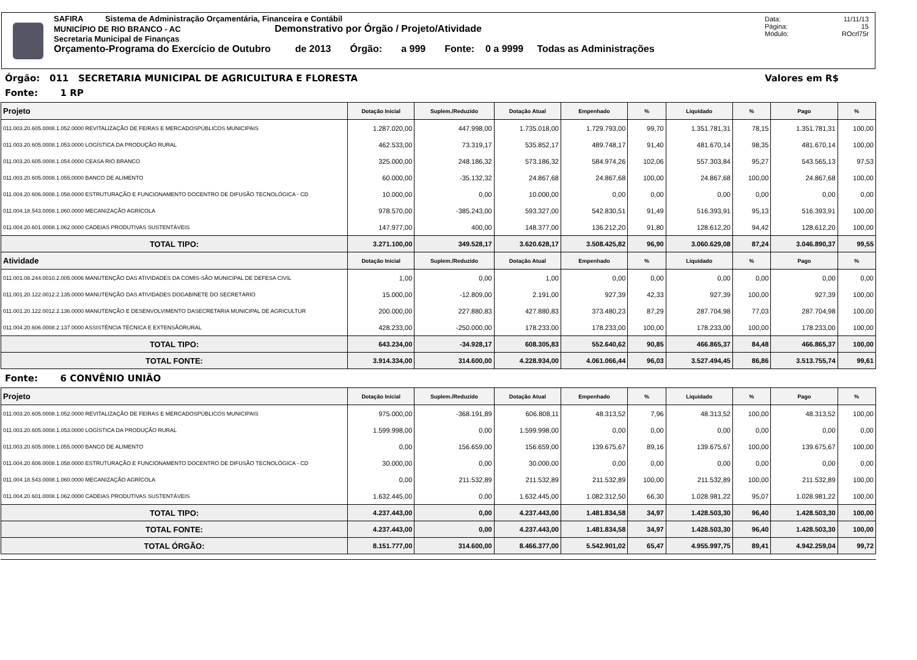SAFIRA Sistema de Administração Orçamentária, Financeira e Contábil
MUNICÍPIO DE RIO BRANCO - AC Demonstrativo por Órgão / Projeto/Atividade
Secretaria Municipal de Finanças
Orçamento-Programa do Exercício de Outubro de 2013 Órgão: a 999 Fonte: 0 a 9999 Todas as Administrações
Data: 11/11/13
Página: 15
Módulo: ROcrl75r
Órgão: 011 SECRETARIA MUNICIPAL DE AGRICULTURA E FLORESTA Valores em R$
Fonte: 1 RP
| Projeto | Dotação Inicial | Suplem./Reduzido | Dotação Atual | Empenhado | % | Liquidado | % | Pago | % |
| --- | --- | --- | --- | --- | --- | --- | --- | --- | --- |
| 011.003.20.605.0008.1.052.0000 REVITALIZAÇÃO DE FEIRAS E MERCADOSPÚBLICOS MUNICIPAIS | 1.287.020,00 | 447.998,00 | 1.735.018,00 | 1.729.793,00 | 99,70 | 1.351.781,31 | 78,15 | 1.351.781,31 | 100,00 |
| 011.003.20.605.0008.1.053.0000 LOGÍSTICA DA PRODUÇÃO RURAL | 462.533,00 | 73.319,17 | 535.852,17 | 489.748,17 | 91,40 | 481.670,14 | 98,35 | 481.670,14 | 100,00 |
| 011.003.20.605.0008.1.054.0000 CEASA RIO BRANCO | 325.000,00 | 248.186,32 | 573.186,32 | 584.974,26 | 102,06 | 557.303,84 | 95,27 | 543.565,13 | 97,53 |
| 011.003.20.605.0008.1.055.0000 BANCO DE ALIMENTO | 60.000,00 | -35.132,32 | 24.867,68 | 24.867,68 | 100,00 | 24.867,68 | 100,00 | 24.867,68 | 100,00 |
| 011.004.20.606.0008.1.058.0000 ESTRUTURAÇÃO E FUNCIONAMENTO DOCENTRO DE DIFUSÃO TECNOLÓGICA - CD | 10.000,00 | 0,00 | 10.000,00 | 0,00 | 0,00 | 0,00 | 0,00 | 0,00 | 0,00 |
| 011.004.18.543.0008.1.060.0000 MECANIZAÇÃO AGRÍCOLA | 978.570,00 | -385.243,00 | 593.327,00 | 542.830,51 | 91,49 | 516.393,91 | 95,13 | 516.393,91 | 100,00 |
| 011.004.20.601.0008.1.062.0000 CADEIAS PRODUTIVAS SUSTENTÁVEIS | 147.977,00 | 400,00 | 148.377,00 | 136.212,20 | 91,80 | 128.612,20 | 94,42 | 128.612,20 | 100,00 |
| TOTAL TIPO: | 3.271.100,00 | 349.528,17 | 3.620.628,17 | 3.508.425,82 | 96,90 | 3.060.629,08 | 87,24 | 3.046.890,37 | 99,55 |
| Atividade | Dotação Inicial | Suplem./Reduzido | Dotação Atual | Empenhado | % | Liquidado | % | Pago | % |
| 011.001.08.244.0010.2.005.0006 MANUTENÇÃO DAS ATIVIDADES DA COMIS-SÃO MUNICIPAL DE DEFESA CIVIL | 1,00 | 0,00 | 1,00 | 0,00 | 0,00 | 0,00 | 0,00 | 0,00 | 0,00 |
| 011.001.20.122.0012.2.135.0000 MANUTENÇÃO DAS ATIVIDADES DOGABINETE DO SECRETÁRIO | 15.000,00 | -12.809,00 | 2.191,00 | 927,39 | 42,33 | 927,39 | 100,00 | 927,39 | 100,00 |
| 011.001.20.122.0012.2.136.0000 MANUTENÇÃO E DESENVOLVIMENTO DASECRETARIA MUNICIPAL DE AGRICULTUR | 200.000,00 | 227.880,83 | 427.880,83 | 373.480,23 | 87,29 | 287.704,98 | 77,03 | 287.704,98 | 100,00 |
| 011.004.20.606.0008.2.137.0000 ASSISTÊNCIA TÉCNICA E EXTENSÃORURAL | 428.233,00 | -250.000,00 | 178.233,00 | 178.233,00 | 100,00 | 178.233,00 | 100,00 | 178.233,00 | 100,00 |
| TOTAL TIPO: | 643.234,00 | -34.928,17 | 608.305,83 | 552.640,62 | 90,85 | 466.865,37 | 84,48 | 466.865,37 | 100,00 |
| TOTAL FONTE: | 3.914.334,00 | 314.600,00 | 4.228.934,00 | 4.061.066,44 | 96,03 | 3.527.494,45 | 86,86 | 3.513.755,74 | 99,61 |
Fonte: 6 CONVÊNIO UNIÃO
| Projeto | Dotação Inicial | Suplem./Reduzido | Dotação Atual | Empenhado | % | Liquidado | % | Pago | % |
| --- | --- | --- | --- | --- | --- | --- | --- | --- | --- |
| 011.003.20.605.0008.1.052.0000 REVITALIZAÇÃO DE FEIRAS E MERCADOSPÚBLICOS MUNICIPAIS | 975.000,00 | -368.191,89 | 606.808,11 | 48.313,52 | 7,96 | 48.313,52 | 100,00 | 48.313,52 | 100,00 |
| 011.003.20.605.0008.1.053.0000 LOGÍSTICA DA PRODUÇÃO RURAL | 1.599.998,00 | 0,00 | 1.599.998,00 | 0,00 | 0,00 | 0,00 | 0,00 | 0,00 | 0,00 |
| 011.003.20.605.0008.1.055.0000 BANCO DE ALIMENTO | 0,00 | 156.659,00 | 156.659,00 | 139.675,67 | 89,16 | 139.675,67 | 100,00 | 139.675,67 | 100,00 |
| 011.004.20.606.0008.1.058.0000 ESTRUTURAÇÃO E FUNCIONAMENTO DOCENTRO DE DIFUSÃO TECNOLÓGICA - CD | 30.000,00 | 0,00 | 30.000,00 | 0,00 | 0,00 | 0,00 | 0,00 | 0,00 | 0,00 |
| 011.004.18.543.0008.1.060.0000 MECANIZAÇÃO AGRÍCOLA | 0,00 | 211.532,89 | 211.532,89 | 211.532,89 | 100,00 | 211.532,89 | 100,00 | 211.532,89 | 100,00 |
| 011.004.20.601.0008.1.062.0000 CADEIAS PRODUTIVAS SUSTENTÁVEIS | 1.632.445,00 | 0,00 | 1.632.445,00 | 1.082.312,50 | 66,30 | 1.028.981,22 | 95,07 | 1.028.981,22 | 100,00 |
| TOTAL TIPO: | 4.237.443,00 | 0,00 | 4.237.443,00 | 1.481.834,58 | 34,97 | 1.428.503,30 | 96,40 | 1.428.503,30 | 100,00 |
| TOTAL FONTE: | 4.237.443,00 | 0,00 | 4.237.443,00 | 1.481.834,58 | 34,97 | 1.428.503,30 | 96,40 | 1.428.503,30 | 100,00 |
| TOTAL ÓRGÃO: | 8.151.777,00 | 314.600,00 | 8.466.377,00 | 5.542.901,02 | 65,47 | 4.955.997,75 | 89,41 | 4.942.259,04 | 99,72 |